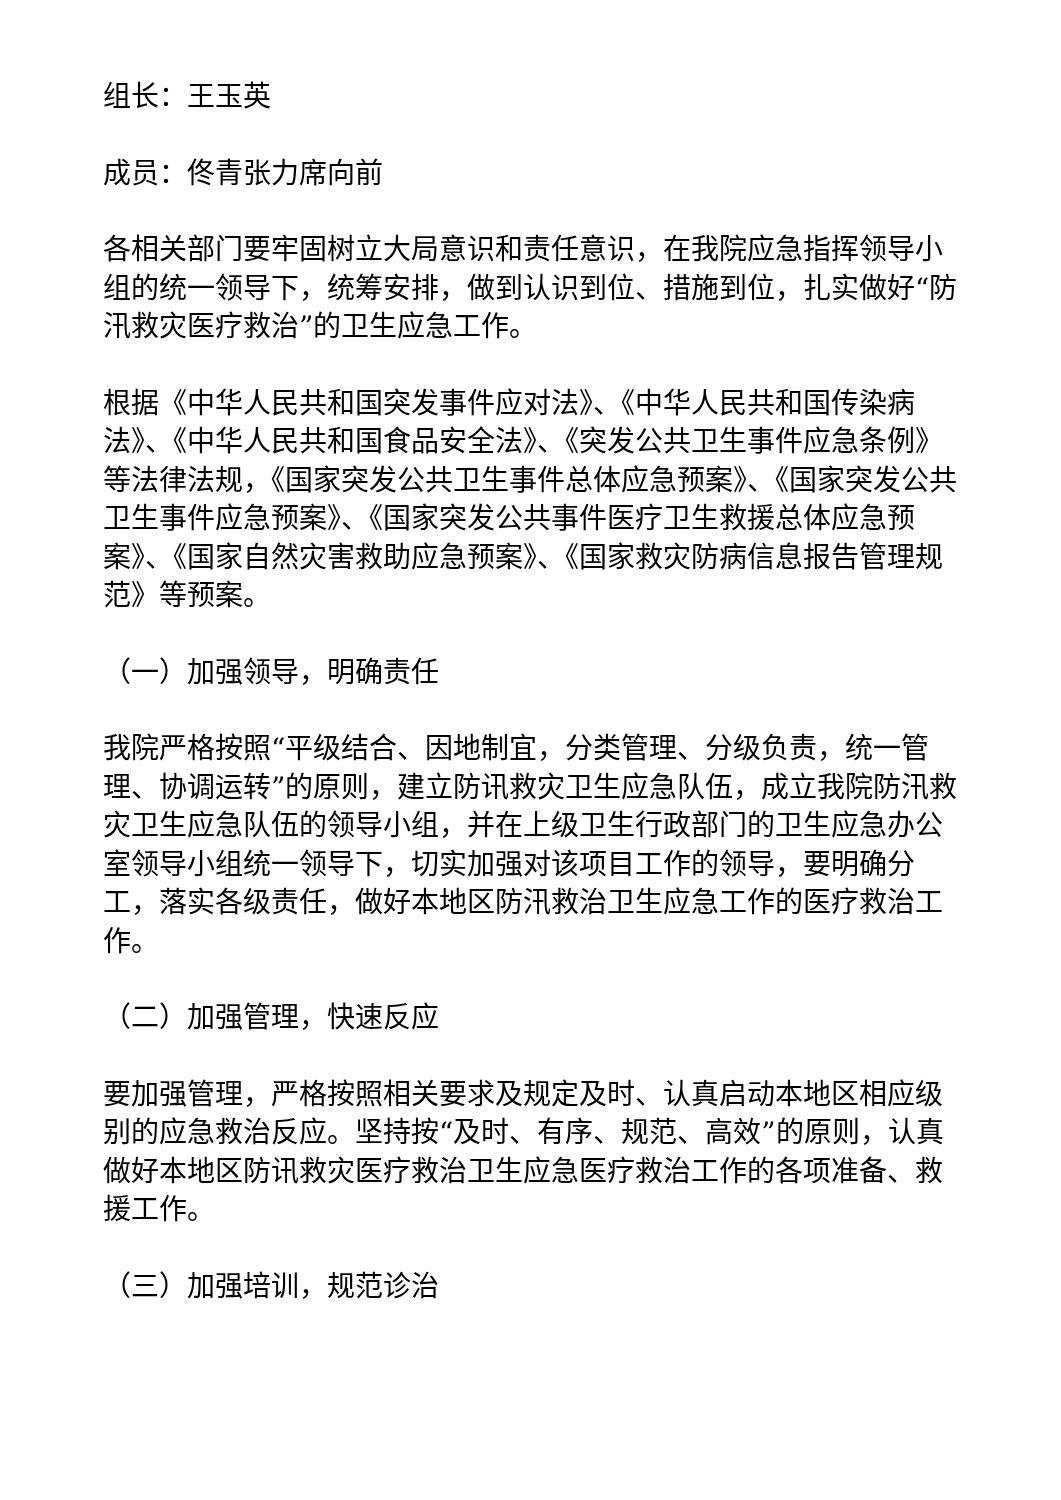组长：王玉英
成员：佟青张力席向前
各相关部门要牢固树立大局意识和责任意识，在我院应急指挥领导小组的统一领导下，统筹安排，做到认识到位、措施到位，扎实做好“防汛救灾医疗救治”的卫生应急工作。
根据《中华人民共和国突发事件应对法》、《中华人民共和国传染病法》、《中华人民共和国食品安全法》、《突发公共卫生事件应急条例》等法律法规，《国家突发公共卫生事件总体应急预案》、《国家突发公共卫生事件应急预案》、《国家突发公共事件医疗卫生救援总体应急预案》、《国家自然灾害救助应急预案》、《国家救灾防病信息报告管理规范》等预案。
（一）加强领导，明确责任
我院严格按照“平级结合、因地制宜，分类管理、分级负责，统一管理、协调运转”的原则，建立防讯救灾卫生应急队伍，成立我院防汛救灾卫生应急队伍的领导小组，并在上级卫生行政部门的卫生应急办公室领导小组统一领导下，切实加强对该项目工作的领导，要明确分工，落实各级责任，做好本地区防汛救治卫生应急工作的医疗救治工作。
（二）加强管理，快速反应
要加强管理，严格按照相关要求及规定及时、认真启动本地区相应级别的应急救治反应。坚持按“及时、有序、规范、高效”的原则，认真做好本地区防讯救灾医疗救治卫生应急医疗救治工作的各项准备、救援工作。
（三）加强培训，规范诊治